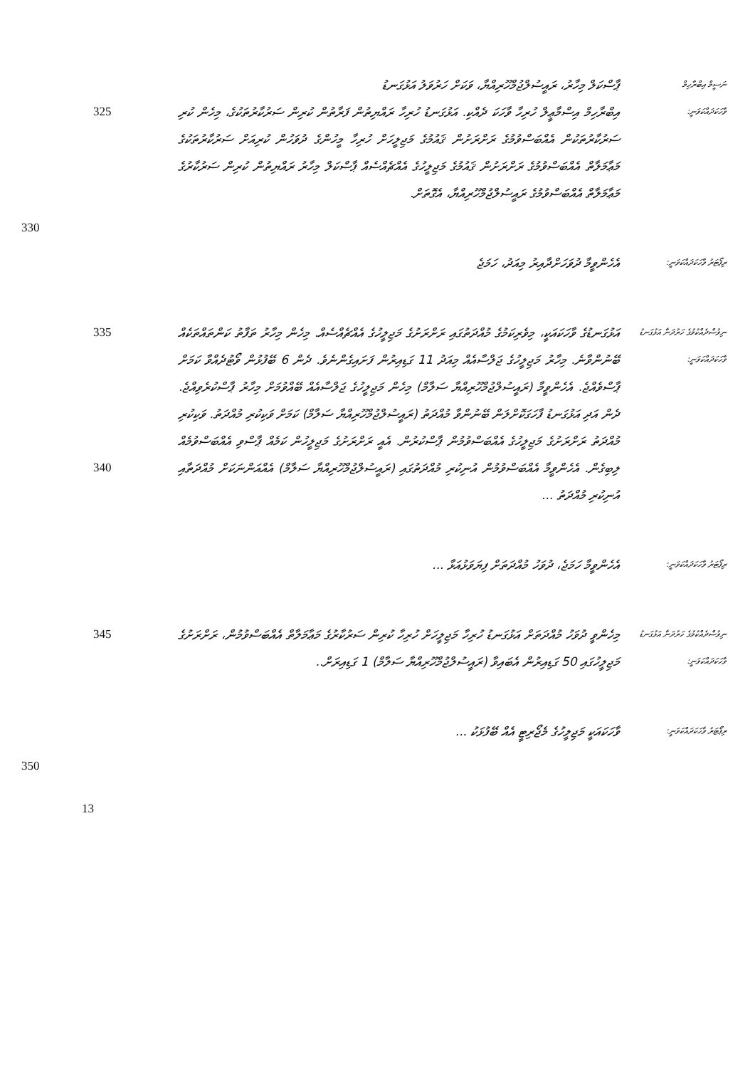ނަސީމް އިބްރާހިމް
ޕާސްކަލް މިހާރު، ރައީސުލްޖުމްހޫރިއްޔާ، ވަކަށް ހަރުވަލު އަޅުގަނޑު
ވާހަކަދައްކަވަނީ:
އިބްރާހިމް އިސްމާޢީލް ހުރިހާ ވާހަކަ ދެއްކި. އަޅުގަނޑު ހުރިހާ ރައްޔިތުން ފަރާތުން ކުރިން ސަރުކާރުތަކުގެ، މިހެން ކުރި ސަރުކާރުތަކުން އެއްބަސްވުމުގެ ރަށްރަށުން ޤައުމުގެ މަޖިލީހަށް ހުރިހާ މީހުންގެ ދުވަހުން ކުރިއަށް ސަރުކާރުތަކުގެ މަޢާމަލާތް އެއްބަސްވުމުގެ ރަށްރަށުން ޤައުމުގެ މަޖިލީހުގެ އެއްޗެއްސެއް ޕާސްކަލް މިހާރު ރައްޔިތުން ކުރިން ސަރުކާރުގެ މަޢާމަލާތް އެއްބަސްވުމުގެ ރައީސުލްޖުމްހޫރިއްޔާ، އެގޮތަށް.
325
330
ރިޕޯޓަރު ވާހަކަދައްކަވަނީ:
އެހެންވީމާ ދުވަހަށްދާއިރު މިއަދު، ހަމަޖެ
ނިވުސްދެއްކުމުގެ ހަރުދަނާ އަޅުގަނޑު ވާހަކަދައްކަވަނީ:
އަޅުގަނޑުގެ ވާހަކައަކީ، މިވެރިކަމުގެ މުއްދަތުގައި ރަށްރަށުގެ މަޖިލީހުގެ އެއްޗެއްސެއް. މިހެން މިހާރު ތަފާތު ކަންތައްތަކެއް ބޭނުންވާނެ. މިހާރު މަޖިލީހުގެ ޖަލްސާއެއް މިއަދު 11 ގަޑިއިރުން ފަށައިގެންނެވެ. ދެން 6 ބޭފުޅުން ވޯޓުދެއްވާ ކަމަށް ޕާސްވެއްޖެ. އެހެންވީމާ (ރައީސުލްޖުމްހޫރިއްޔާ ސަލާމް) މިހެން މަޖިލީހުގެ ޖަލްސާއެއް ބޭއްވުމަށް މިހާރު ޕާސްކުރެވިއްޖެ. ދެން އަދި އަޅުގަނޑު ފާހަގަކޮށްލަން ބޭނުންވާ މުއްދަތު (ރައީސުލްޖުމްހޫރިއްޔާ ސަލާމް) ކަމަށް ވަކިކުރި މުއްދަތު. ވަކިކުރި މުއްދަތު ރަށްރަށުގެ މަޖިލީހުގެ އެއްބަސްވުމުން ޕާސްކުރުން. އެއީ ރަށްރަށުގެ މަޖިލީހުން ކަމެއް ޕާސްވި އެއްބަސްވުމެއް ލިބިގެން. އެހެންވީމާ އެއްބަސްވުމުން އުނިކުރި މުއްދަތުގައި (ރައީސުލްޖުމްހޫރިއްޔާ ސަލާމް) އެއްއަންނަކަށް މުއްދަތާއި އުނިކުރި މުއްދަތު ...
335
340
ރިޕޯޓަރު ވާހަކަދައްކަވަނީ:
އެހެންވީމާ ހަމަޖެ، ދުވަހު މުއްދަތަށް ފިޔަވަޅުއަޅާ ...
ނިވުސްދެއްކުމުގެ ހަރުދަނާ އަޅުގަނޑު ވާހަކަދައްކަވަނީ:
މިހެންވީ ދުވަހު މުއްދަތަށް އަޅުގަނޑު ހުރިހާ މަޖިލީހަށް ހުރިހާ ކުރިން ސަރުކާރުގެ މަޢާމަލާތް އެއްބަސްވުމުން، ރަށްރަށުގެ މަޖިލީހުގައި 50 ގަޑިއިރުން އެބައިވާ (ރައީސުލްޖުމްހޫރިއްޔާ ސަލާމް) 1 ގަޑިއިރަށް..
345
ރިޕޯޓަރު ވާހަކަދައްކަވަނީ:
ވާހަކައަކީ މަޖިލީހުގެ މެޖޯރިޓީ އެއް ބޭފުޅަކު ...
350
13